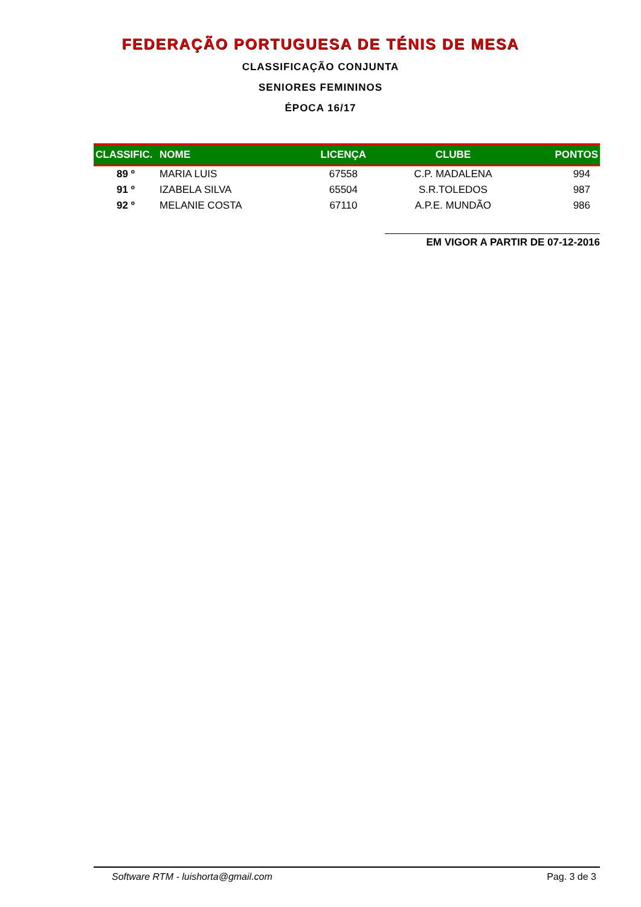FEDERAÇÃO PORTUGUESA DE TÉNIS DE MESA
CLASSIFICAÇÃO CONJUNTA
SENIORES FEMININOS
ÉPOCA 16/17
| CLASSIFIC. | NOME | LICENÇA | CLUBE | PONTOS |
| --- | --- | --- | --- | --- |
| 89 º | MARIA LUIS | 67558 | C.P. MADALENA | 994 |
| 91 º | IZABELA SILVA | 65504 | S.R.TOLEDOS | 987 |
| 92 º | MELANIE COSTA | 67110 | A.P.E. MUNDÃO | 986 |
EM VIGOR A PARTIR DE 07-12-2016
Software RTM - luishorta@gmail.com Pag. 3 de 3